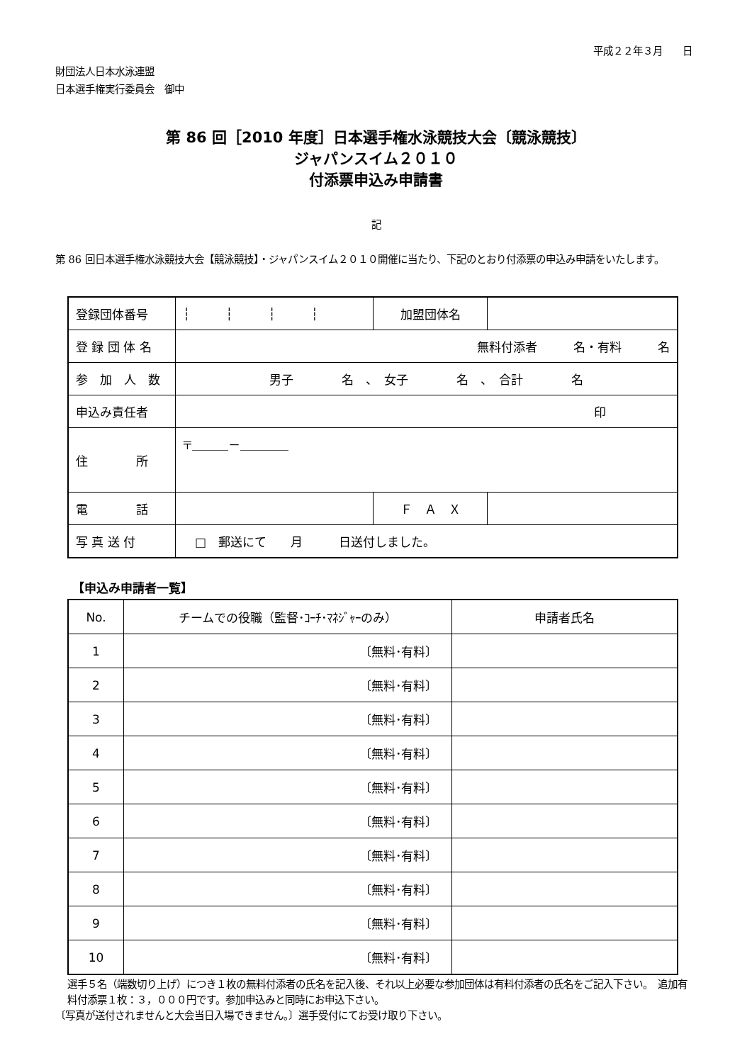平成２２年３月　　日
財団法人日本水泳連盟
日本選手権実行委員会　御中
第 86 回［2010 年度］日本選手権水泳競技大会〔競泳競技〕
ジャパンスイム２０１０
付添票申込み申請書
記
第 86 回日本選手権水泳競技大会【競泳競技】・ジャパンスイム２０１０開催に当たり、下記のとおり付添票の申込み申請をいたします。
| 登録団体番号 | ┆┆┆┆ | 加盟団体名 | |
| 登 録 団 体 名 | 無料付添者 名・有料 名 | | |
| 参 加 人 数 | 男子 名 、 女子 名 、 合計 名 | | |
| 申込み責任者 | 印 | | |
| 住 所 | 〒＿＿＿－＿＿＿＿ | | |
| 電 話 | | Ｆ Ａ Ｘ | |
| 写 真 送 付 | □ 郵送にて 月 日送付しました。 | | |
【申込み申請者一覧】
| No. | チームでの役職（監督･ｺｰﾁ･ﾏﾈｼﾞｬｰのみ） | 申請者氏名 |
| --- | --- | --- |
| 1 | 〔無料･有料〕 | |
| 2 | 〔無料･有料〕 | |
| 3 | 〔無料･有料〕 | |
| 4 | 〔無料･有料〕 | |
| 5 | 〔無料･有料〕 | |
| 6 | 〔無料･有料〕 | |
| 7 | 〔無料･有料〕 | |
| 8 | 〔無料･有料〕 | |
| 9 | 〔無料･有料〕 | |
| 10 | 〔無料･有料〕 | |
選手５名（端数切り上げ）につき１枚の無料付添者の氏名を記入後、それ以上必要な参加団体は有料付添者の氏名をご記入下さい。　追加有料付添票１枚：３，０００円です。参加申込みと同時にお申込下さい。
〔写真が送付されませんと大会当日入場できません。〕選手受付にてお受け取り下さい。